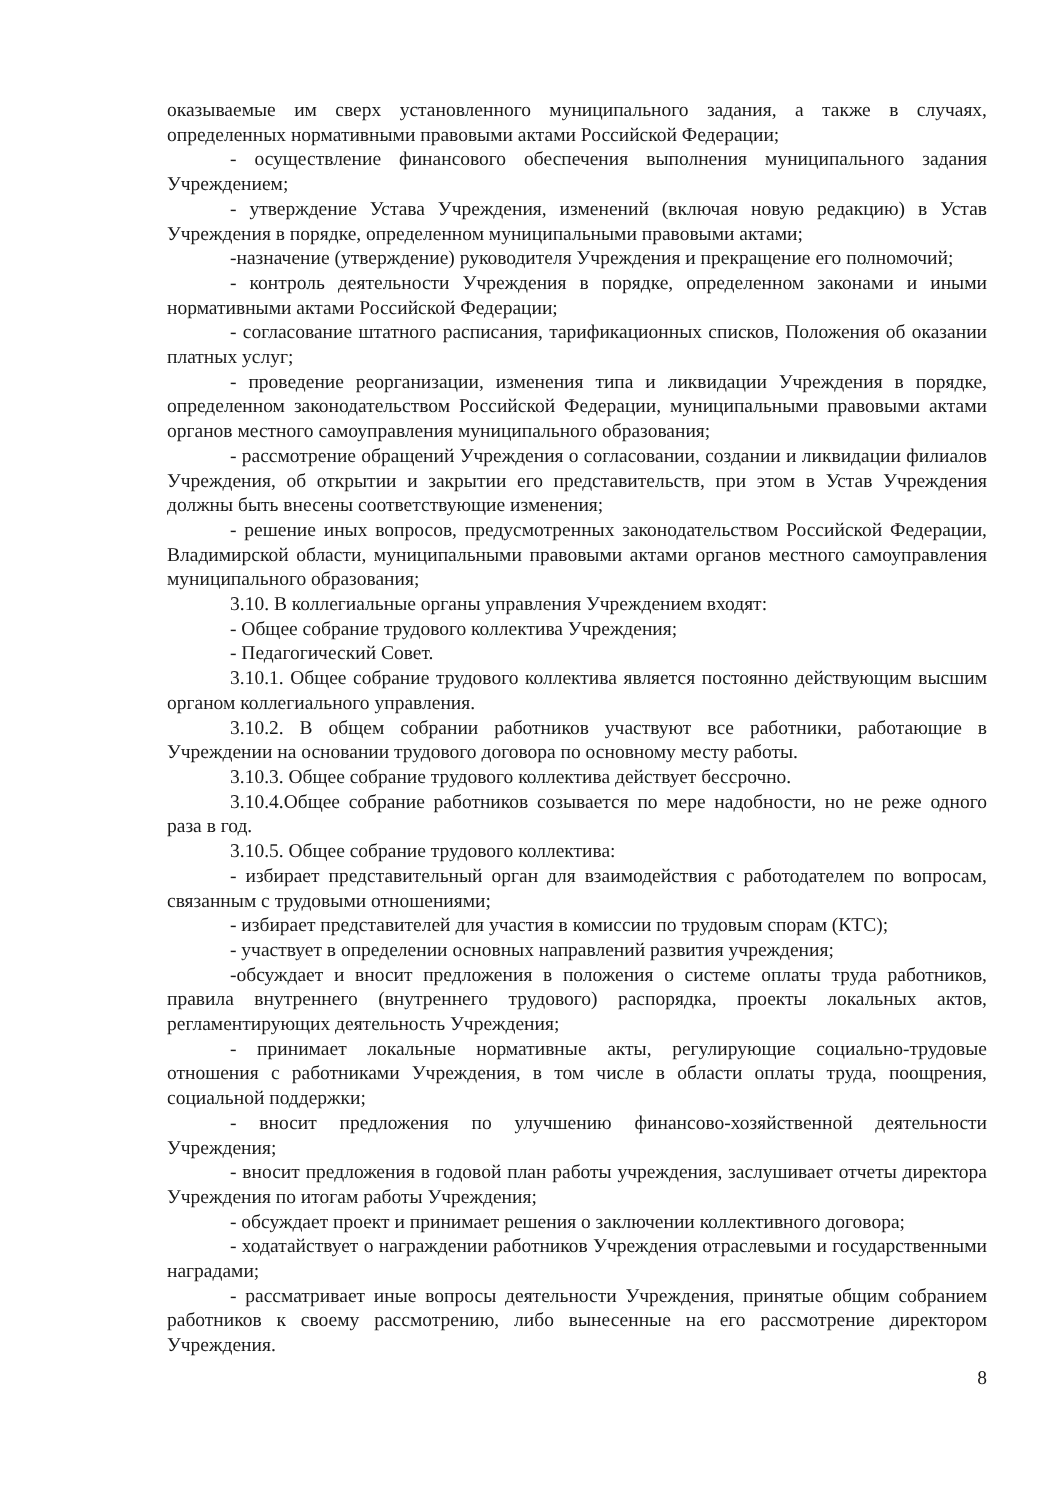оказываемые им сверх установленного муниципального задания, а также в случаях, определенных нормативными правовыми актами Российской Федерации;
- осуществление финансового обеспечения выполнения муниципального задания Учреждением;
- утверждение Устава Учреждения, изменений (включая новую редакцию) в Устав Учреждения в порядке, определенном муниципальными правовыми актами;
-назначение (утверждение) руководителя Учреждения и прекращение его полномочий;
- контроль деятельности Учреждения в порядке, определенном законами и иными нормативными актами Российской Федерации;
- согласование штатного расписания, тарификационных списков, Положения об оказании платных услуг;
- проведение реорганизации, изменения типа и ликвидации Учреждения в порядке, определенном законодательством Российской Федерации, муниципальными правовыми актами органов местного самоуправления муниципального образования;
- рассмотрение обращений Учреждения о согласовании, создании и ликвидации филиалов Учреждения, об открытии и закрытии его представительств, при этом в Устав Учреждения должны быть внесены соответствующие изменения;
- решение иных вопросов, предусмотренных законодательством Российской Федерации, Владимирской области, муниципальными правовыми актами органов местного самоуправления муниципального образования;
3.10. В коллегиальные органы управления Учреждением входят:
- Общее собрание трудового коллектива Учреждения;
- Педагогический Совет.
3.10.1. Общее собрание трудового коллектива является постоянно действующим высшим органом коллегиального управления.
3.10.2. В общем собрании работников участвуют все работники, работающие в Учреждении на основании трудового договора по основному месту работы.
3.10.3. Общее собрание трудового коллектива действует бессрочно.
3.10.4.Общее собрание работников созывается по мере надобности, но не реже одного раза в год.
3.10.5. Общее собрание трудового коллектива:
- избирает представительный орган для взаимодействия с работодателем по вопросам, связанным с трудовыми отношениями;
- избирает представителей для участия в комиссии по трудовым спорам (КТС);
- участвует в определении основных направлений развития учреждения;
-обсуждает и вносит предложения в положения о системе оплаты труда работников, правила внутреннего (внутреннего трудового) распорядка, проекты локальных актов, регламентирующих деятельность Учреждения;
- принимает локальные нормативные акты, регулирующие социально-трудовые отношения с работниками Учреждения, в том числе в области оплаты труда, поощрения, социальной поддержки;
- вносит предложения по улучшению финансово-хозяйственной деятельности Учреждения;
- вносит предложения в годовой план работы учреждения, заслушивает отчеты директора Учреждения по итогам работы Учреждения;
- обсуждает проект и принимает решения о заключении коллективного договора;
- ходатайствует о награждении работников Учреждения отраслевыми и государственными наградами;
- рассматривает иные вопросы деятельности Учреждения, принятые общим собранием работников к своему рассмотрению, либо вынесенные на его рассмотрение директором Учреждения.
8